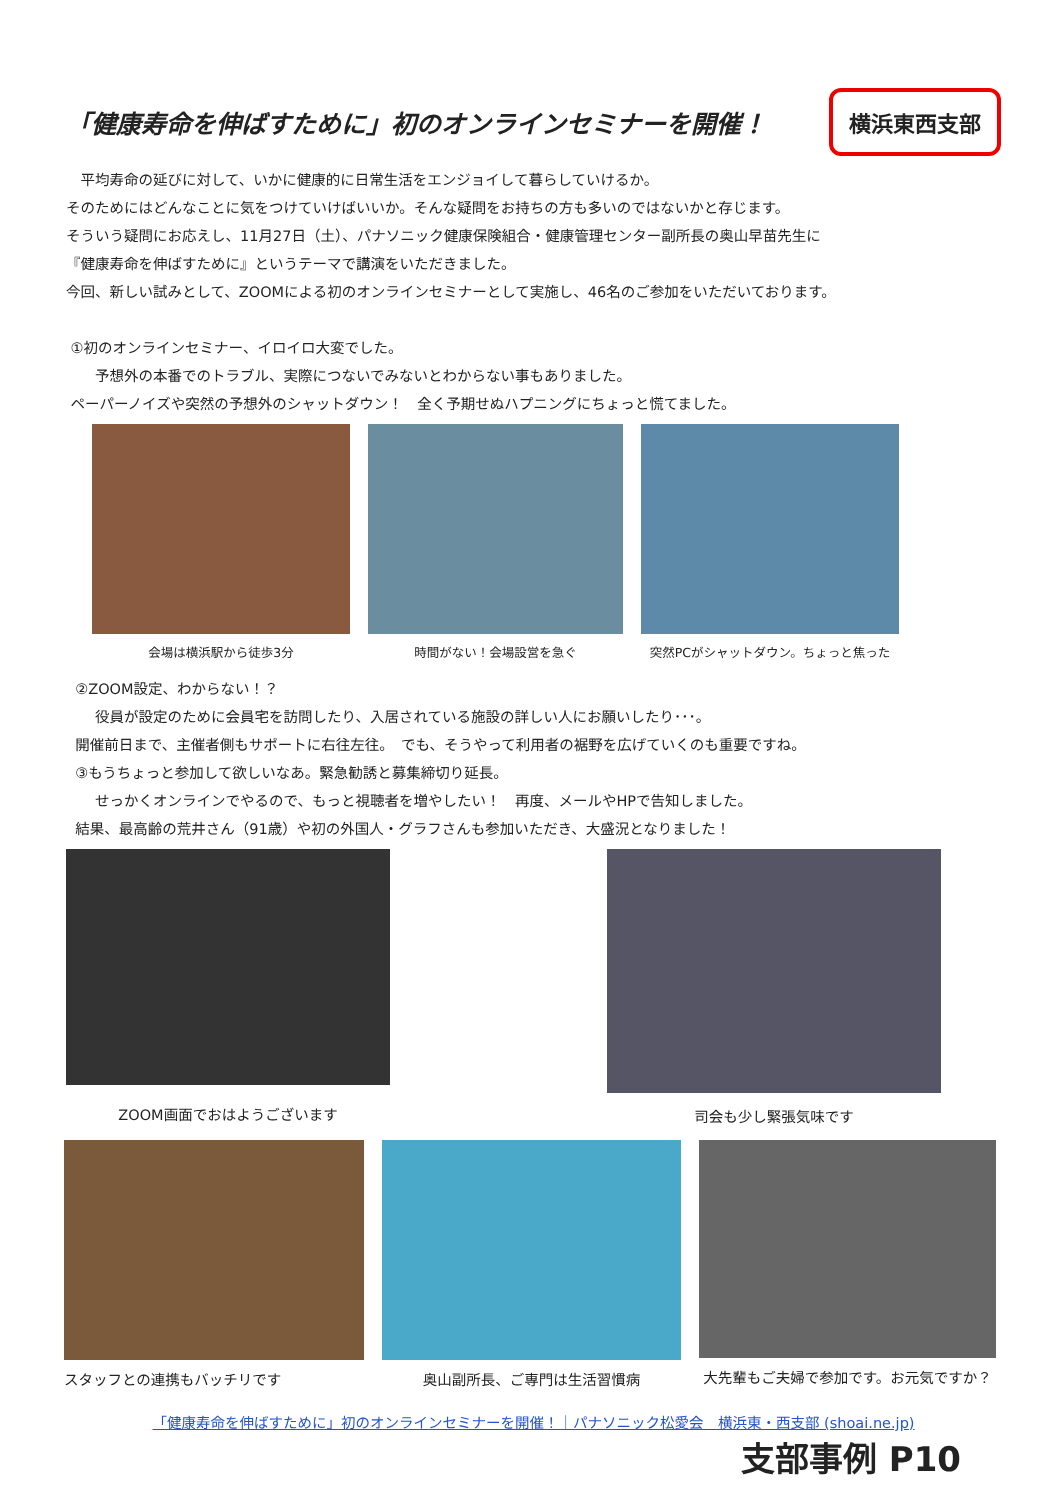「健康寿命を伸ばすために」初のオンラインセミナーを開催！
横浜東西支部
　平均寿命の延びに対して、いかに健康的に日常生活をエンジョイして暮らしていけるか。
そのためにはどんなことに気をつけていけばいいか。そんな疑問をお持ちの方も多いのではないかと存じます。
そういう疑問にお応えし、11月27日（土）、パナソニック健康保険組合・健康管理センター副所長の奥山早苗先生に
『健康寿命を伸ばすために』というテーマで講演をいただきました。
今回、新しい試みとして、ZOOMによる初のオンラインセミナーとして実施し、46名のご参加をいただいております。
①初のオンラインセミナー、イロイロ大変でした。
　　予想外の本番でのトラブル、実際につないでみないとわからない事もありました。
ペーパーノイズや突然の予想外のシャットダウン！　全く予期せぬハプニングにちょっと慌てました。
会場は横浜駅から徒歩3分 時間がない！会場設営を急ぐ 突然PCがシャットダウン。ちょっと焦った
②ZOOM設定、わからない！？
　　役員が設定のために会員宅を訪問したり、入居されている施設の詳しい人にお願いしたり･･･。
開催前日まで、主催者側もサポートに右往左往。　でも、そうやって利用者の裾野を広げていくのも重要ですね。
③もうちょっと参加して欲しいなあ。緊急勧誘と募集締切り延長。
　　せっかくオンラインでやるので、もっと視聴者を増やしたい！　再度、メールやHPで告知しました。
結果、最高齢の荒井さん（91歳）や初の外国人・グラフさんも参加いただき、大盛況となりました！
ZOOM画面でおはようございます
司会も少し緊張気味です
スタッフとの連携もバッチリです 奥山副所長、ご専門は生活習慣病 大先輩もご夫婦で参加です。お元気ですか？
「健康寿命を伸ばすために」初のオンラインセミナーを開催！｜パナソニック松愛会　横浜東・西支部 (shoai.ne.jp)
支部事例 P10